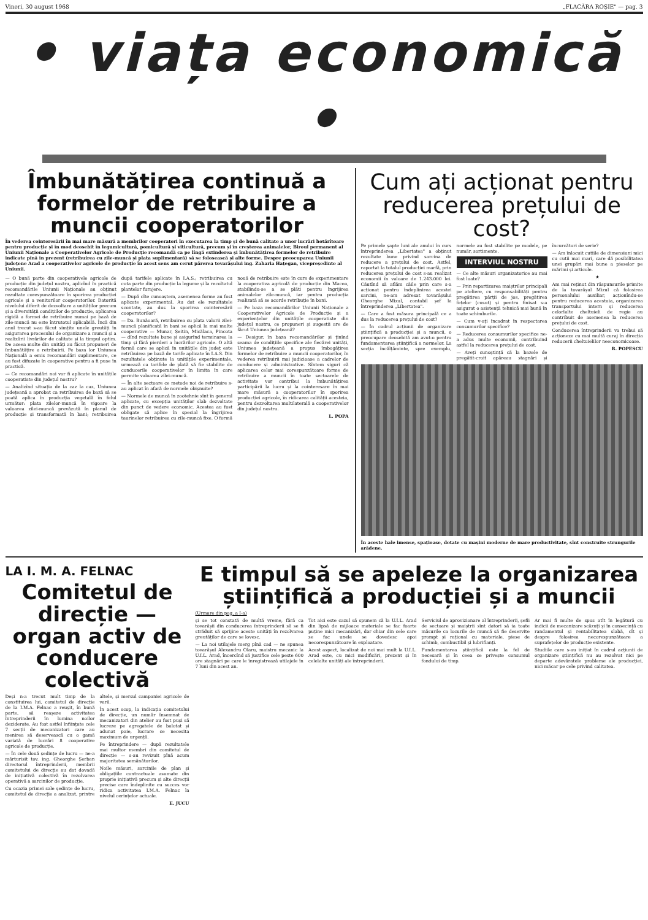Vineri, 30 august 1968 „FLACĂRA ROȘIE" — pag. 3
• viața economică •
Îmbunătățirea continuă a formelor de retribuire a muncii cooperatorilor
În vederea cointeresării în mai mare măsură a membrilor cooperatori în executarea la timp și de bună calitate a unor lucrări hotărîtoare pentru producție și în mod deosebit în legumicultură, pomicultură și viticultură, precum și în creșterea animalelor, Biroul permanent al Uniunii Naționale a Cooperativelor Agricole de Producție recomandă ca pe lîngă extinderea și îmbunătățirea formelor de retribuire indicate pînă în prezent (retribuirea cu zile-muncă și plata suplimentară) să se folosească și alte forme. Despre preocuparea Uniunii județene Arad a cooperativelor agricole de producție în acest sens am cerut părerea tovarășului ing. Zaharia Hațegan, vicepreședinte al Uniunii.
— O bună parte din cooperativele agricole de producție din județul nostru, aplicînd în practică recomandările Uniunii Naționale au obținut rezultate corespunzătoare în sporirea producției agricole și a veniturilor cooperatorilor. Datorită nivelului diferit de dezvoltare a unităților precum și a diversității condițiilor de producție, aplicarea rigidă a formei de retribuire numai pe bază de zile-muncă nu este întrutotul aplicabilă. Încă din anul trecut s-au făcut simțite unele greutăți în asigurarea procesului de organizare a muncii și a realizării livrărilor de calitate și la timpul optim. De aceea multe din unități au făcut propuneri de îmbunătățire a retribuirii. Pe baza lor Uniunea Națională a emis recomandări suplimentare, ce au fost difuzate în cooperative pentru a fi puse în practică.
— Ce recomandări noi vor fi aplicate în unitățile cooperatiste din județul nostru?
— Analizînd situația de la caz la caz, Uniunea județeană a aprobat ca retribuirea de bază să se poată aplica în producția vegetală în felul următor: plata zilelor-muncă în vigoare la valoarea zilei-muncă prevăzută în planul de producție și transformată în bani; retribuirea după tarifele aplicate în I.A.S.; retribuirea cu cota parte din producție la legume și la recoltatul plantelor furajere.
— După cîte cunoaștem, asemenea forme au fost aplicate experimental. Au dat ele rezultatele scontate, au dus la sporirea cointeresării cooperatorilor?
— Da. Bunăoară, retribuirea cu plata valorii zilei-muncă planificată în bani se aplică la mai multe cooperative — Munar, Șeitin, Micălaca, Pincota — dînd rezultate bune și asigurînd terminarea la timp și fără pierderi a lucrărilor agricole. O altă formă care se aplică în unitățile din județ este retribuirea pe bază de tarife aplicate în I.A.S. Din rezultatele obținute la unitățile experimentale, urmează ca tarifele de plată să fie stabilite de conducerile cooperativelor în limita în care permite valoarea zilei-muncă.
— În alte sectoare ce metode noi de retribuire s-au aplicat în afară de normele obișnuite?
— Normele de muncă în zootehnie sînt în general aplicate, cu excepția unităților slab dezvoltate din punct de vedere economic. Acestea au fost obligate să aplice în special la îngrijirea taurinelor retribuirea cu zile-muncă fixe. O formă nouă de retribuire este în curs de experimentare la cooperativa agricolă de producție din Macea, stabilindu-se a se plăti pentru îngrijirea animalelor zile-muncă, iar pentru producția realizată să se acorde retribuție în bani.
— Pe baza recomandărilor Uniunii Naționale a Cooperativelor Agricole de Producție și a experiențelor din unitățile cooperatiste din județul nostru, ce propuneri și sugestii are de făcut Uniunea județeană?
— Desigur, în baza recomandărilor și ținînd seama de condițiile specifice ale fiecărei unități, Uniunea județeană a propus îmbogățirea formelor de retribuire a muncii cooperatorilor, în vederea retribuirii mai judicioase a cadrelor de conducere și administrative. Sîntem siguri că aplicarea celor mai corespunzătoare forme de retribuire a muncii în toate sectoarele de activitate vor contribui la îmbunătățirea participării la lucru și la cointeresare în mai mare măsură a cooperatorilor în sporirea producției agricole, în ridicarea calității acesteia, pentru dezvoltarea multilaterală a cooperativelor din județul nostru.
L. POPA
Cum ați acționat pentru reducerea prețului de cost?
Pe primele șapte luni ale anului în curs întreprinderea „Libertatea" a obținut rezultate bune privind sarcina de reducere a prețului de cost. Astfel, raportat la totalul producției marfă, prin reducerea prețului de cost s-au realizat economii în valoare de 1.243.000 lei. Căutînd să aflăm căile prin care s-a acționat pentru îndeplinirea acestei sarcini, ne-am adresat tovarășului Gheorghe Mizul, contabil șef la întreprinderea „Libertatea".
— Care a fost măsura principală ce a dus la reducerea prețului de cost?
— În cadrul acțiunii de organizare științifică a producției și a muncii, o preocupare deosebită am avut-o pentru fundamentarea științifică a normelor. La secția încălțăminte, spre exemplu, normele au fost stabilite pe modele, pe număr, sortimente.
INTERVIUL NOSTRU
— Ce alte măsuri organizatorice au mai fost luate?
— Prin repartizarea maiștrilor principali pe ateliere, cu responsabilități pentru pregătirea părții de jos, pregătirea fețelor (cusut) și pentru finisat s-a asigurat o asistență tehnică mai bună în toate schimburile.
— Cum v-ați încadrat în respectarea consumurilor specifice?
— Reducerea consumurilor specifice ne-a adus multe economii, contribuind astfel la reducerea prețului de cost.
— Aveți cunoștință că la bazele de pregătit-croit apăreau stagnări și încurcături de serie?
— Am înlocuit cutiile de dimensiuni mici cu cutii mai mari, care dă posibilitatea unei grupări mai bune a pieselor pe mărimi și articole.
★
Am mai reținut din răspunsurile primite de la tovarășul Mizul că folosirea personalului auxiliar, acționîndu-se pentru reducerea acestuia, organizarea transportului intern și reducerea celorlalte cheltuieli de regie au contribuit de asemenea la reducerea prețului de cost.
Conducerea întreprinderii va trebui să acționeze cu mai multă curaj în direcția reducerii cheltuielilor neeconomicoase.
R. POPESCU
În aceste hale imense, spațioase, dotate cu mașini moderne de mare productivitate, sînt construite strungurile arădene.
LA I. M. A. FELNAC
Comitetul de direcție — organ activ de conducere colectivă
Deși n-a trecut mult timp de la constituirea lui, comitetul de direcție de la I.M.A. Felnac a reușit, în bună parte, să reașeze activitatea întreprinderii în lumina noilor deziderate. Au fost astfel înființate cele 7 secții de mecanizatori care au menirea să deservească cu o gamă variată de lucrări 8 cooperative agricole de producție.
— În cele două ședințe de lucru — ne-a mărturisit tov. ing. Gheorghe Șerban directorul întreprinderii, membrii comitetului de direcție au dat dovadă de inițiativă colectivă în rezolvarea operativă a sarcinilor de producție.
Cu ocazia primei sale ședințe de lucru, comitetul de direcție a analizat, printre altele, și mersul campaniei agricole de vară.
În acest scop, la indicația comitetului de direcție, un număr însemnat de mecanizatori din atelier au fost puși să lucreze pe agregatele de balotat și adunat paie, lucrare ce necesita maximum de urgență.
Pe întreprindere — după rezultatele mai multor membri din comitetul de direcție — s-au revizuit pînă acum majoritatea semănătorilor.
Noile măsuri, sarcinile de plan și obligațiile contractuale asumate din proprie inițiativă precum și alte direcții precise care îndeplinite cu succes vor ridica activitatea I.M.A. Felnac la nivelul cerințelor actuale.
E. JUCU
E timpul să se apeleze la organizarea științifică a producției și a muncii
(Urmare din pag. a I-a)
și se tot constată de multă vreme, fără ca tovarășii din conducerea întreprinderii să se fi străduit să sprijine aceste unități în rezolvarea greutăților de care se lovesc.
— La noi utilajele merg pînă cad — ne spunea tovarășul Alexandru Olaru, maistru mecanic la U.I.L. Arad, încercînd să justifice cele peste 600 ore stagnări pe care le înregistrează utilajele în 7 luni din acest an.
Tot aici este cazul să spunem că la U.I.L. Arad din lipsă de mijloace materiale se fac foarte puține mici mecanizări, dar chiar din cele care se fac unele se dovedesc apoi necorespunzătoare în exploatare.
Acest aspect, localizat de noi mai mult la U.I.L. Arad este, cu mici modificări, prezent și în celelalte unități ale întreprinderii.
Serviciul de aprovizionare al întreprinderii, șefii de sectoare și maiștrii sînt datori să ia toate măsurile ca locurile de muncă să fie deservite prompt și rațional cu materiale, piese de schimb, combustibil și lubrifianți.
Fundamentarea științifică este la fel de necesară și în ceea ce privește consumul fondului de timp.
Ar mai fi multe de spus atît în legătură cu indicii de mecanizare scăzuți și în consecință cu randamentul și rentabilitatea slabă, cît și despre folosirea necorespunzătoare a suprafețelor de producție existente.
Studiile care s-au inițiat în cadrul acțiunii de organizare științifică nu au rezolvat nici pe departe adevăratele probleme ale producției, nici măcar pe cele privind calitatea.